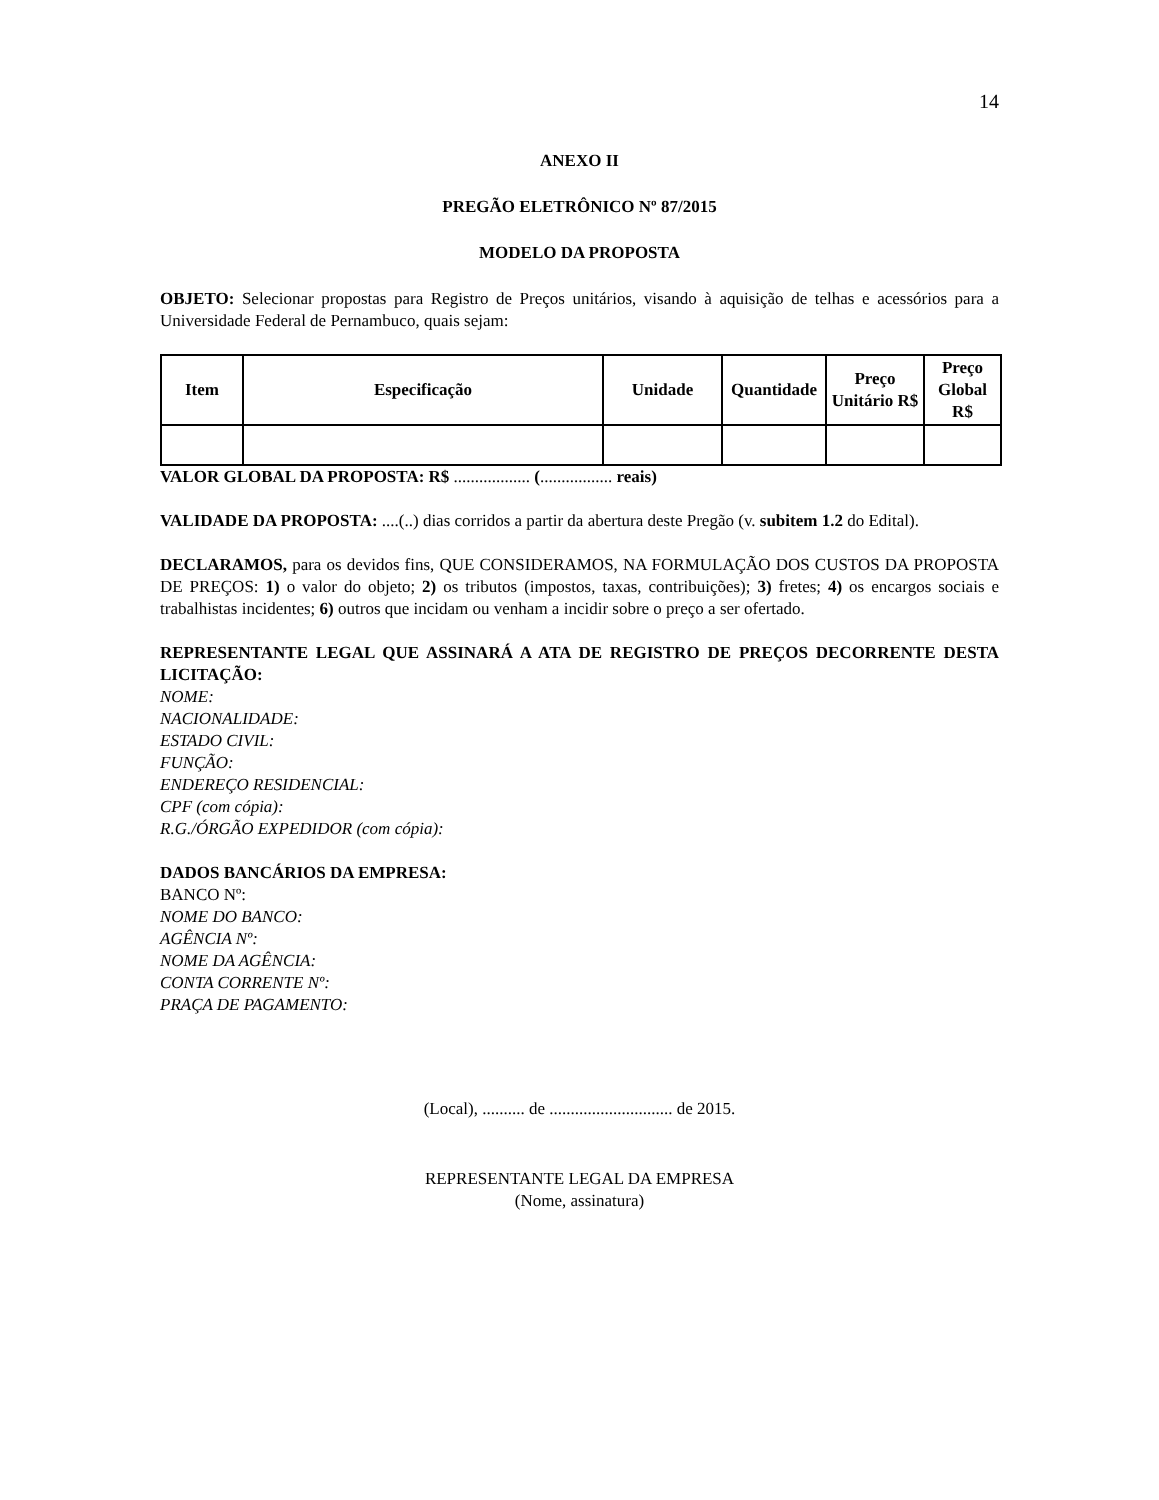14
ANEXO II
PREGÃO ELETRÔNICO Nº 87/2015
MODELO DA PROPOSTA
OBJETO: Selecionar propostas para Registro de Preços unitários, visando à aquisição de telhas e acessórios para a Universidade Federal de Pernambuco, quais sejam:
| Item | Especificação | Unidade | Quantidade | Preço Unitário R$ | Preço Global R$ |
| --- | --- | --- | --- | --- | --- |
VALOR GLOBAL DA PROPOSTA: R$ .................. (................. reais)
VALIDADE DA PROPOSTA: ....(..) dias corridos a partir da abertura deste Pregão (v. subitem 1.2 do Edital).
DECLARAMOS, para os devidos fins, QUE CONSIDERAMOS, NA FORMULAÇÃO DOS CUSTOS DA PROPOSTA DE PREÇOS: 1) o valor do objeto; 2) os tributos (impostos, taxas, contribuições); 3) fretes; 4) os encargos sociais e trabalhistas incidentes; 6) outros que incidam ou venham a incidir sobre o preço a ser ofertado.
REPRESENTANTE LEGAL QUE ASSINARÁ A ATA DE REGISTRO DE PREÇOS DECORRENTE DESTA LICITAÇÃO:
NOME:
NACIONALIDADE:
ESTADO CIVIL:
FUNÇÃO:
ENDEREÇO RESIDENCIAL:
CPF (com cópia):
R.G./ÓRGÃO EXPEDIDOR (com cópia):
DADOS BANCÁRIOS DA EMPRESA:
BANCO Nº:
NOME DO BANCO:
AGÊNCIA Nº:
NOME DA AGÊNCIA:
CONTA CORRENTE Nº:
PRAÇA DE PAGAMENTO:
(Local), .......... de ............................. de 2015.
REPRESENTANTE LEGAL DA EMPRESA
(Nome, assinatura)